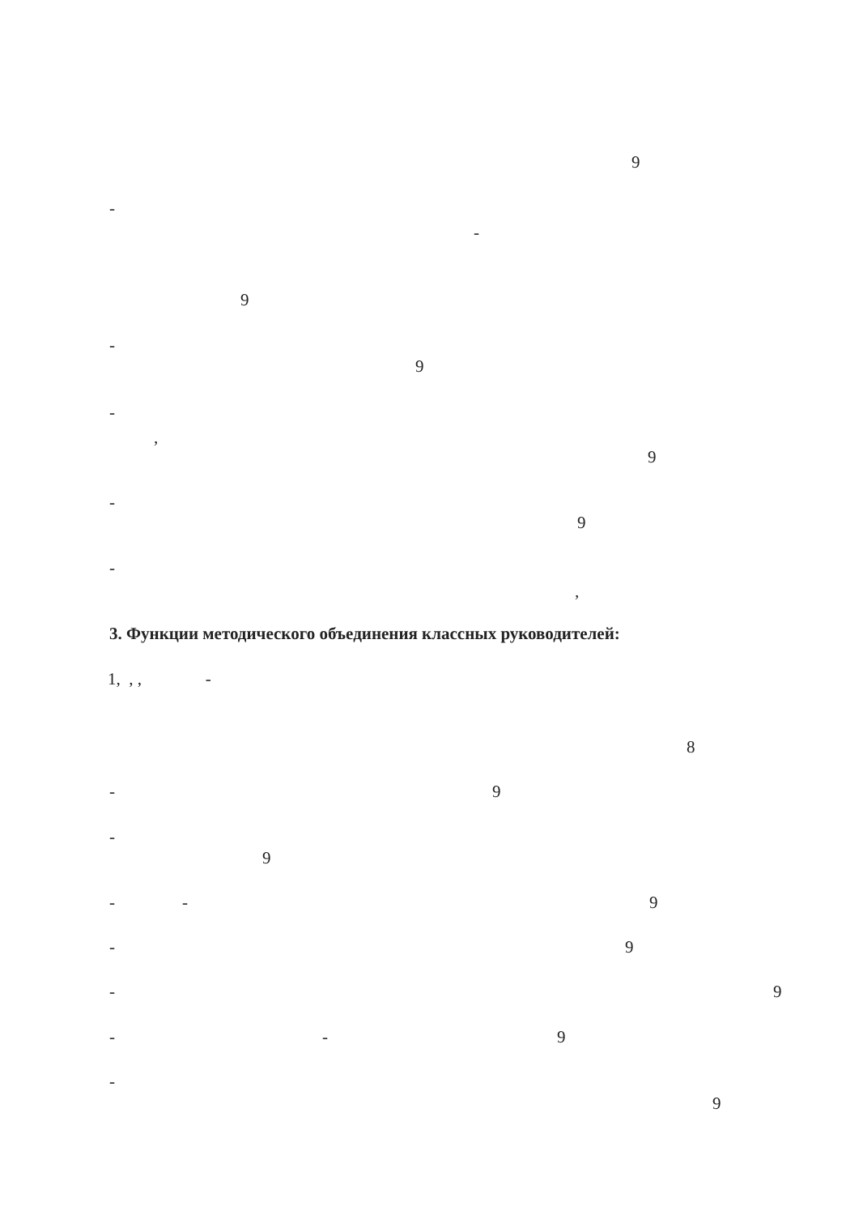9
-
-
9
-
9
-
,
9
-
9
-
,
3. Функции методического объединения классных руководителей:
1, , , -
8
- 9
-
9
- - 9
- 9
- 9
- - 9
-
9